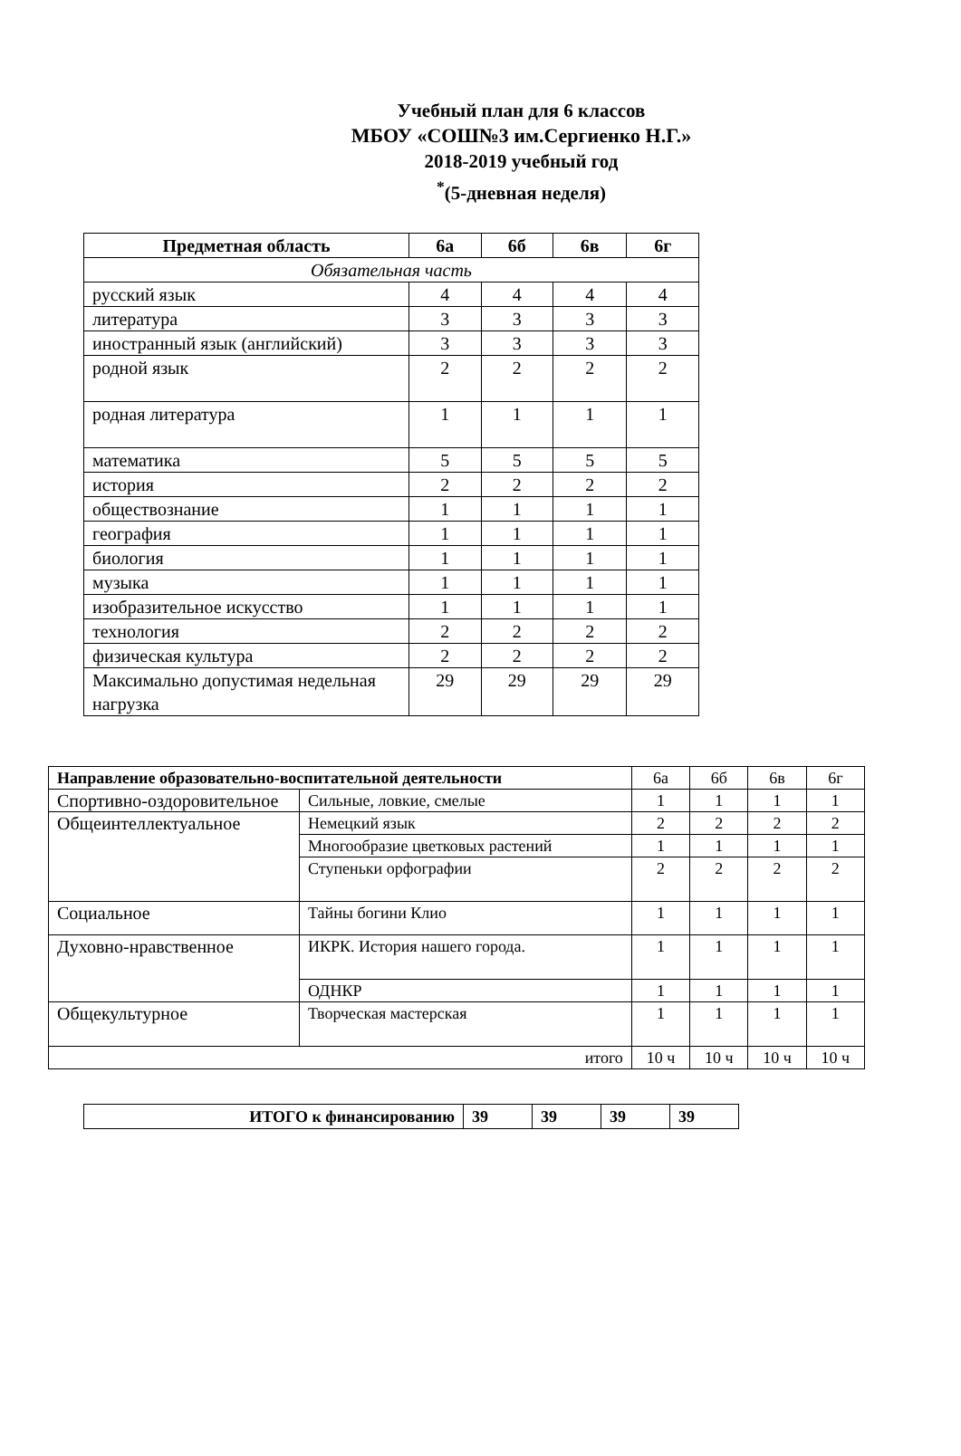Учебный план для 6 классов
МБОУ «СОШ№3 им.Сергиенко Н.Г.»
2018-2019 учебный год
<sup>*</sup> (5-дневная неделя)
| Предметная область | 6а | 6б | 6в | 6г |
| --- | --- | --- | --- | --- |
| Обязательная часть | | | | |
| русский язык | 4 | 4 | 4 | 4 |
| литература | 3 | 3 | 3 | 3 |
| иностранный язык (английский) | 3 | 3 | 3 | 3 |
| родной язык | 2 | 2 | 2 | 2 |
| родная литература | 1 | 1 | 1 | 1 |
| математика | 5 | 5 | 5 | 5 |
| история | 2 | 2 | 2 | 2 |
| обществознание | 1 | 1 | 1 | 1 |
| география | 1 | 1 | 1 | 1 |
| биология | 1 | 1 | 1 | 1 |
| музыка | 1 | 1 | 1 | 1 |
| изобразительное искусство | 1 | 1 | 1 | 1 |
| технология | 2 | 2 | 2 | 2 |
| физическая культура | 2 | 2 | 2 | 2 |
| Максимально допустимая недельная нагрузка | 29 | 29 | 29 | 29 |
| Направление образовательно-воспитательной деятельности | | 6а | 6б | 6в | 6г |
| --- | --- | --- | --- | --- | --- |
| Спортивно-оздоровительное | Сильные, ловкие, смелые | 1 | 1 | 1 | 1 |
| Общеинтеллектуальное | Немецкий язык | 2 | 2 | 2 | 2 |
| | Многообразие цветковых растений | 1 | 1 | 1 | 1 |
| | Ступеньки орфографии | 2 | 2 | 2 | 2 |
| Социальное | Тайны богини Клио | 1 | 1 | 1 | 1 |
| Духовно-нравственное | ИКРК. История нашего города. | 1 | 1 | 1 | 1 |
| | ОДНКР | 1 | 1 | 1 | 1 |
| Общекультурное | Творческая мастерская | 1 | 1 | 1 | 1 |
| итого | | 10 ч | 10 ч | 10 ч | 10 ч |
| ИТОГО к финансированию | 39 | 39 | 39 | 39 |